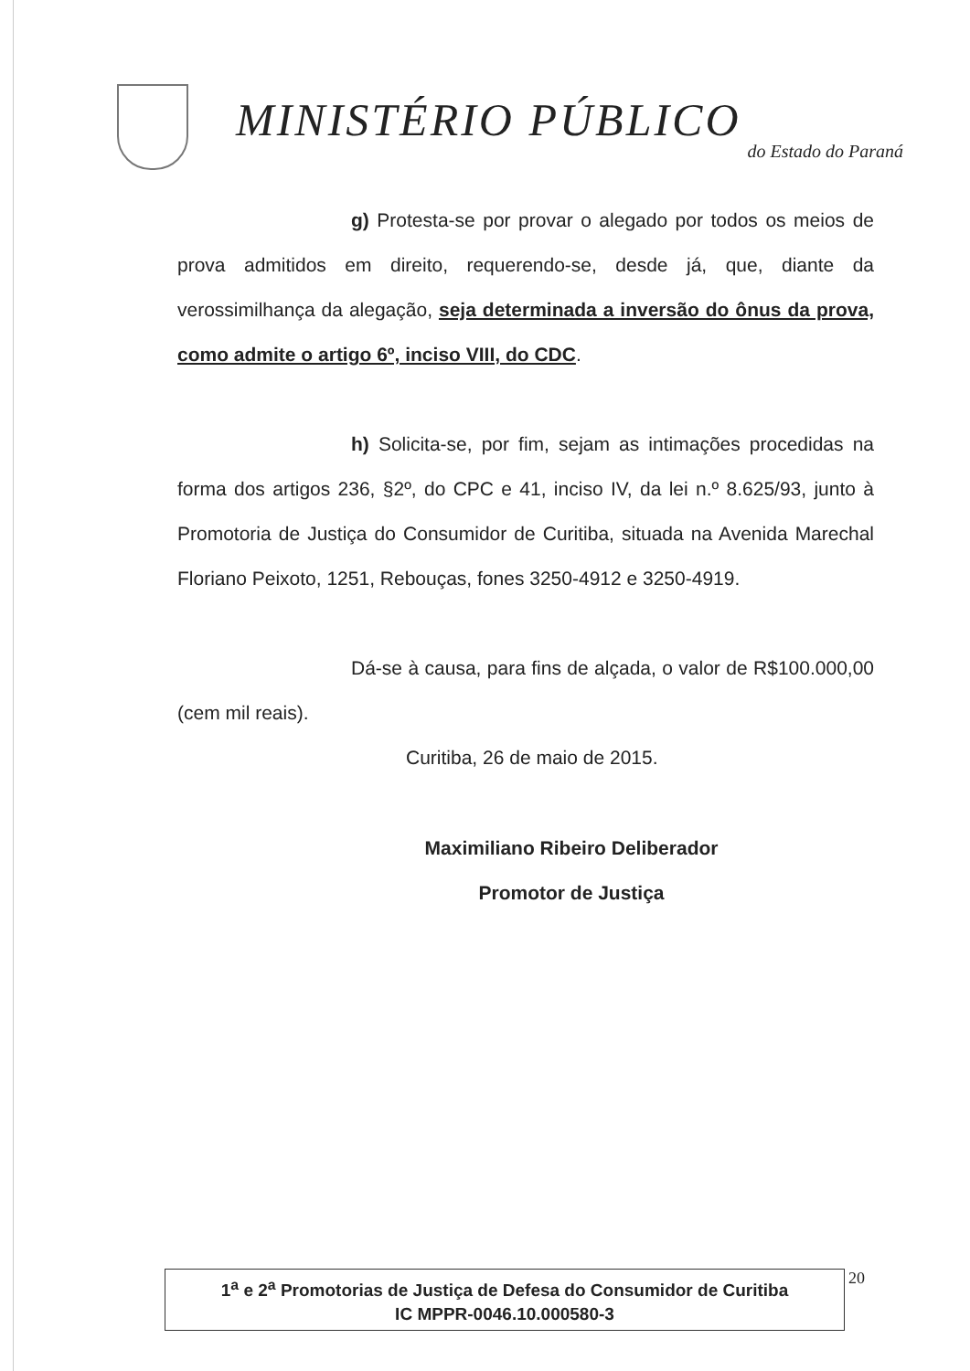MINISTÉRIO PÚBLICO
do Estado do Paraná
g) Protesta-se por provar o alegado por todos os meios de prova admitidos em direito, requerendo-se, desde já, que, diante da verossimilhança da alegação, seja determinada a inversão do ônus da prova, como admite o artigo 6º, inciso VIII, do CDC.
h) Solicita-se, por fim, sejam as intimações procedidas na forma dos artigos 236, §2º, do CPC e 41, inciso IV, da lei n.º 8.625/93, junto à Promotoria de Justiça do Consumidor de Curitiba, situada na Avenida Marechal Floriano Peixoto, 1251, Rebouças, fones 3250-4912 e 3250-4919.
Dá-se à causa, para fins de alçada, o valor de R$100.000,00 (cem mil reais).
Curitiba, 26 de maio de 2015.
Maximiliano Ribeiro Deliberador
Promotor de Justiça
1<sup>a</sup> e 2<sup>a</sup> Promotorias de Justiça de Defesa do Consumidor de Curitiba
IC MPPR-0046.10.000580-3
20